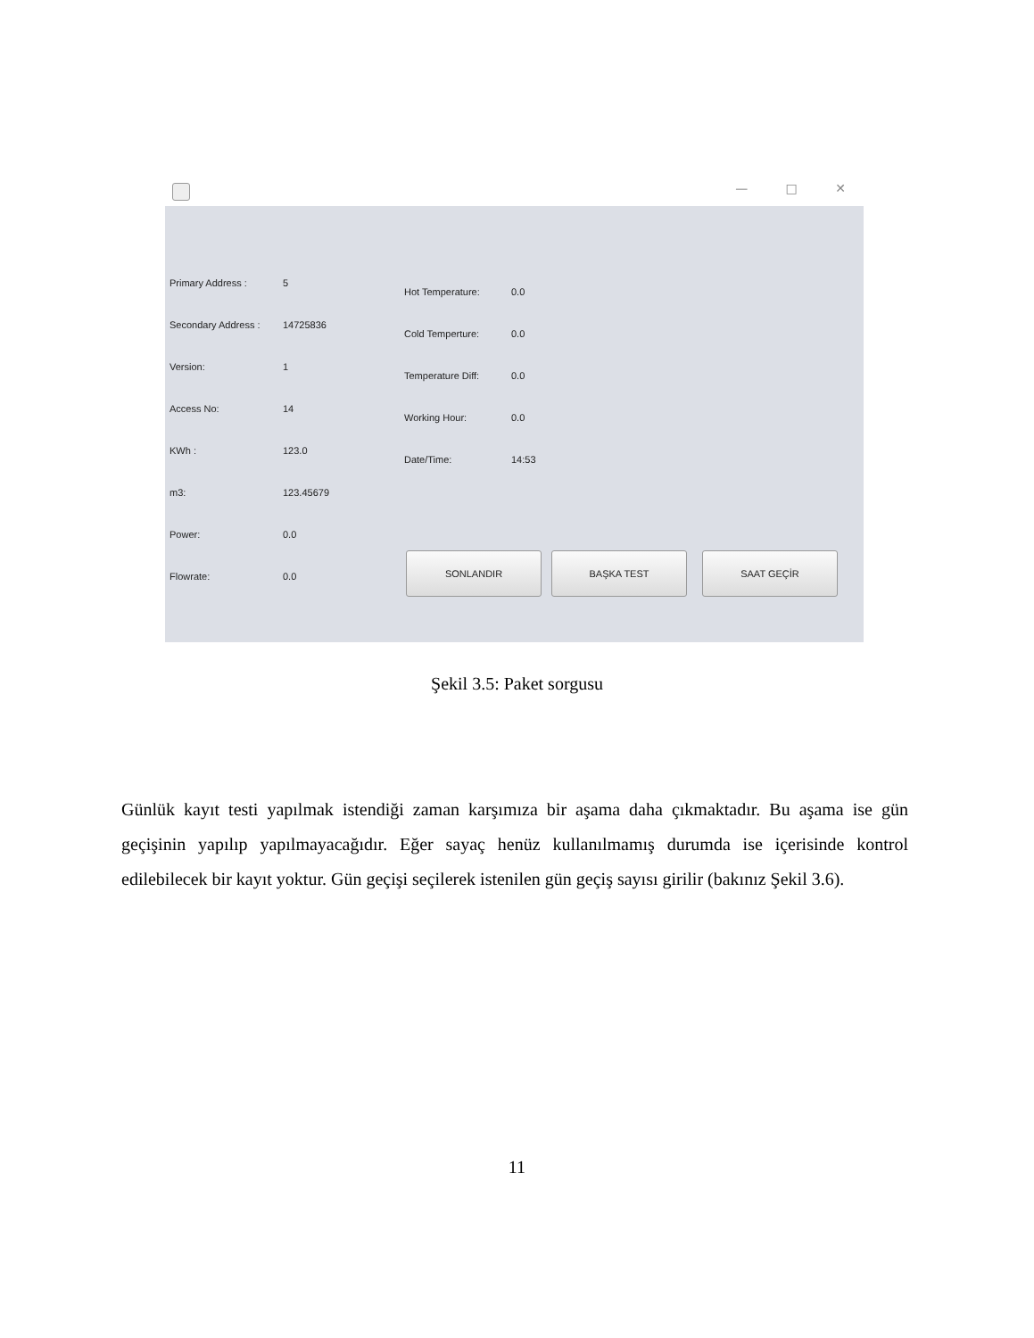— □ ✕
Primary Address : 5
Secondary Address : 14725836
Version: 1
Access No: 14
KWh : 123.0
m3: 123.45679
Power: 0.0
Flowrate: 0.0
Hot Temperature: 0.0
Cold Temperture: 0.0
Temperature Diff: 0.0
Working Hour: 0.0
Date/Time: 14:53
SONLANDIR BAŞKA TEST SAAT GEÇİR
Şekil 3.5: Paket sorgusu
Günlük kayıt testi yapılmak istendiği zaman karşımıza bir aşama daha çıkmaktadır. Bu aşama ise gün geçişinin yapılıp yapılmayacağıdır. Eğer sayaç henüz kullanılmamış durumda ise içerisinde kontrol edilebilecek bir kayıt yoktur. Gün geçişi seçilerek istenilen gün geçiş sayısı girilir (bakınız Şekil 3.6).
11